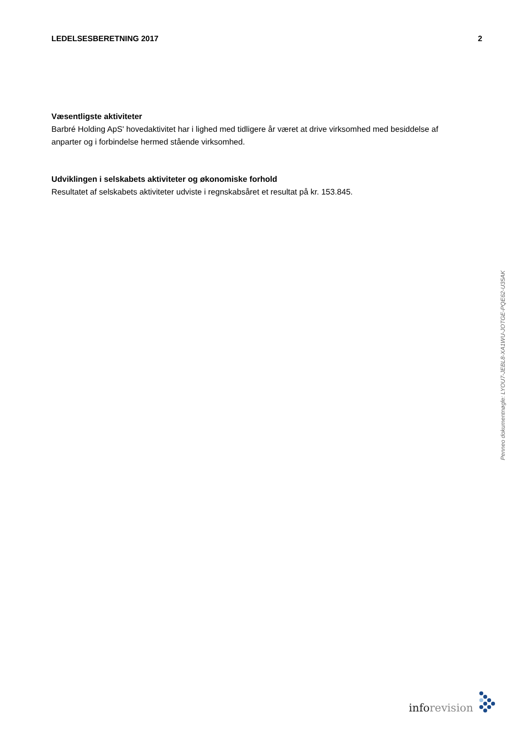LEDELSESBERETNING 2017 2
Væsentligste aktiviteter
Barbré Holding ApS' hovedaktivitet har i lighed med tidligere år været at drive virksomhed med besiddelse af anparter og i forbindelse hermed stående virksomhed.
Udviklingen i selskabets aktiviteter og økonomiske forhold
Resultatet af selskabets aktiviteter udviste i regnskabsåret et resultat på kr. 153.845.
Penneo dokumentnøgle: LYOU7-JEBL8-XA1WU-JOTGE-PQE62-U35AK
info revision